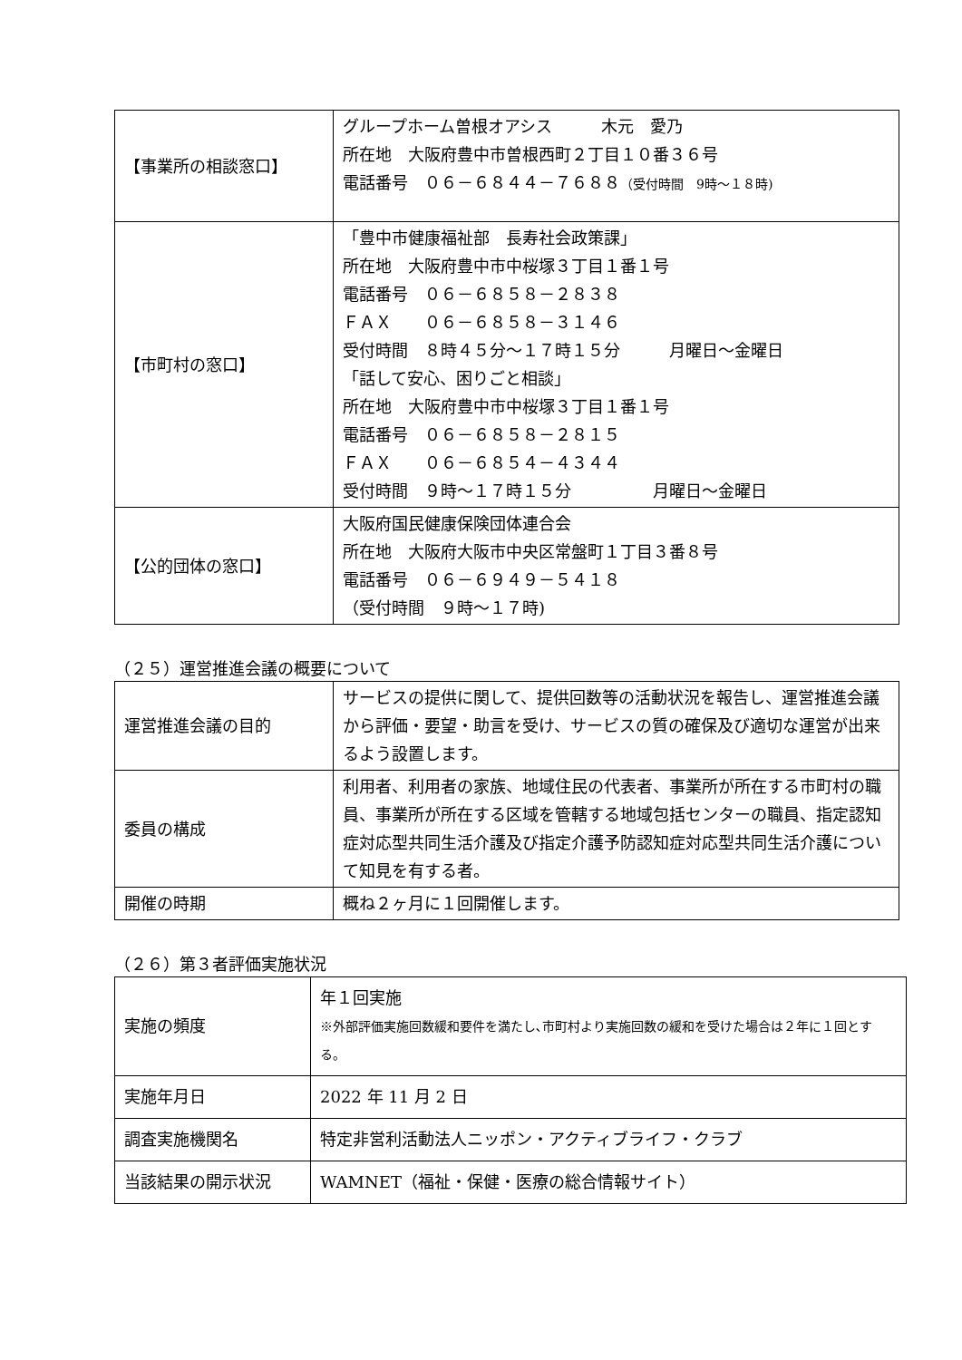| 【事業所の相談窓口】 | グループホーム曽根オアシス 木元 愛乃 所在地 大阪府豊中市曽根西町２丁目１０番３６号 電話番号 ０６－６８４４－７６８８ （受付時間 9時～１８時) |
| 【市町村の窓口】 | 「豊中市健康福祉部 長寿社会政策課」 所在地 大阪府豊中市中桜塚３丁目１番１号 電話番号 ０６－６８５８－２８３８ ＦＡＸ ０６－６８５８－３１４６ 受付時間 ８時４５分～１７時１５分 月曜日～金曜日 「話して安心、困りごと相談」 所在地 大阪府豊中市中桜塚３丁目１番１号 電話番号 ０６－６８５８－２８１５ ＦＡＸ ０６－６８５４－４３４４ 受付時間 ９時～１７時１５分 月曜日～金曜日 |
| 【公的団体の窓口】 | 大阪府国民健康保険団体連合会 所在地 大阪府大阪市中央区常盤町１丁目３番８号 電話番号 ０６－６９４９－５４１８ （受付時間 ９時～１７時) |
（２５）運営推進会議の概要について
| 運営推進会議の目的 | サービスの提供に関して、提供回数等の活動状況を報告し、運営推進会議から評価・要望・助言を受け、サービスの質の確保及び適切な運営が出来るよう設置します。 |
| 委員の構成 | 利用者、利用者の家族、地域住民の代表者、事業所が所在する市町村の職員、事業所が所在する区域を管轄する地域包括センターの職員、指定認知症対応型共同生活介護及び指定介護予防認知症対応型共同生活介護について知見を有する者。 |
| 開催の時期 | 概ね２ヶ月に１回開催します。 |
（２６）第３者評価実施状況
| 実施の頻度 | 年１回実施 ※外部評価実施回数緩和要件を満たし､市町村より実施回数の緩和を受けた場合は２年に１回とする。 |
| 実施年月日 | 2022 年 11 月 2 日 |
| 調査実施機関名 | 特定非営利活動法人ニッポン・アクティブライフ・クラブ |
| 当該結果の開示状況 | WAMNET（福祉・保健・医療の総合情報サイト） |